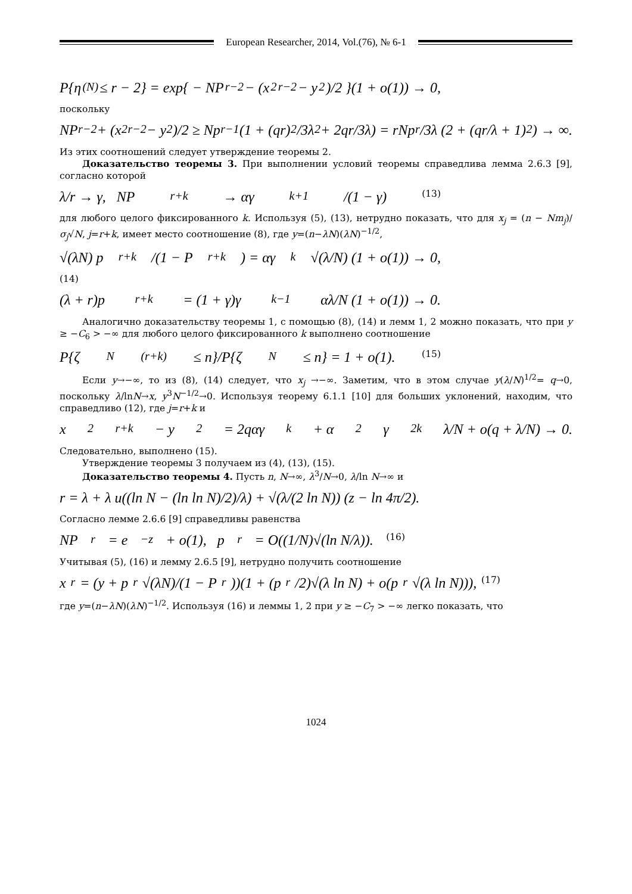European Researcher, 2014, Vol.(76), № 6-1
P{η<sub>(N)</sub> ≤ r − 2} = exp{ − NP<sub>r−2</sub> − (x<sup>2</sup><sub>r−2</sub> − y<sup>2</sup>)/2 }(1 + o(1)) → 0,
поскольку
NP<sub>r−2</sub> + (x<sup>2</sup><sub>r−2</sub> − y<sup>2</sup>)/2 ≥ Np<sub>r−1</sub>(1 + (qr)<sup>2</sup>/3λ<sup>2</sup> + 2qr/3λ) = rNp<sub>r</sub>/3λ (2 + (qr/λ + 1)<sup>2</sup>) → ∞.
Из этих соотношений следует утверждение теоремы 2.
Доказательство теоремы 3. При выполнении условий теоремы справедлива лемма 2.6.3 [9], согласно которой
λ/r → γ, NP<sub>r+k</sub> → αγ<sup>k+1</sup>/(1 − γ) (13)
для любого целого фиксированного k. Используя (5), (13), нетрудно показать, что для x<sub>j</sub> = (n − Nm<sub>j</sub>)/σ<sub>j</sub>√N, j=r+k, имеет место соотношение (8), где y=(n−λN)(λN)<sup>−1/2</sup>,
√(λN) p<sub>r+k</sub>/(1 − P<sub>r+k</sub>) = αγ<sup>k</sup> √(λ/N) (1 + o(1)) → 0,
(14)
(λ + r)p<sub>r+k</sub> = (1 + γ)γ<sup>k−1</sup>αλ/N (1 + o(1)) → 0.
Аналогично доказательству теоремы 1, с помощью (8), (14) и лемм 1, 2 можно показать, что при y ≥ −C<sub>6</sub> > −∞ для любого целого фиксированного k выполнено соотношение
P{ζ<sub>N</sub><sup>(r+k)</sup> ≤ n}/P{ζ<sub>N</sub> ≤ n} = 1 + o(1). (15)
Если y→−∞, то из (8), (14) следует, что x<sub>j</sub> →−∞. Заметим, что в этом случае y(λ/N)<sup>1/2</sup>= q→0, поскольку λ/lnN→x, y<sup>3</sup>N<sup>−1/2</sup>→0. Используя теорему 6.1.1 [10] для больших уклонений, находим, что справедливо (12), где j=r+k и
x<sup>2</sup><sub>r+k</sub> − y<sup>2</sup> = 2qαγ<sup>k</sup> + α<sup>2</sup>γ<sup>2k</sup> λ/N + o(q + λ/N) → 0.
Следовательно, выполнено (15).
Утверждение теоремы 3 получаем из (4), (13), (15).
Доказательство теоремы 4. Пусть n, N→∞, λ<sup>3</sup>/N→0, λ/ln N→∞ и
r = λ + λ u((ln N − (ln ln N)/2)/λ) + √(λ/(2 ln N)) (z − ln 4π/2).
Согласно лемме 2.6.6 [9] справедливы равенства
NP<sub>r</sub> = e<sup>−z</sup> + o(1), p<sub>r</sub> = O((1/N)√(ln N/λ)). (16)
Учитывая (5), (16) и лемму 2.6.5 [9], нетрудно получить соотношение
x<sub>r</sub> = (y + p<sub>r</sub>√(λN)/(1 − P<sub>r</sub>))(1 + (p<sub>r</sub>/2)√(λ ln N) + o(p<sub>r</sub>√(λ ln N))), (17)
где y=(n−λN)(λN)<sup>−1/2</sup>. Используя (16) и леммы 1, 2 при y ≥ −C<sub>7</sub> > −∞ легко показать, что
1024